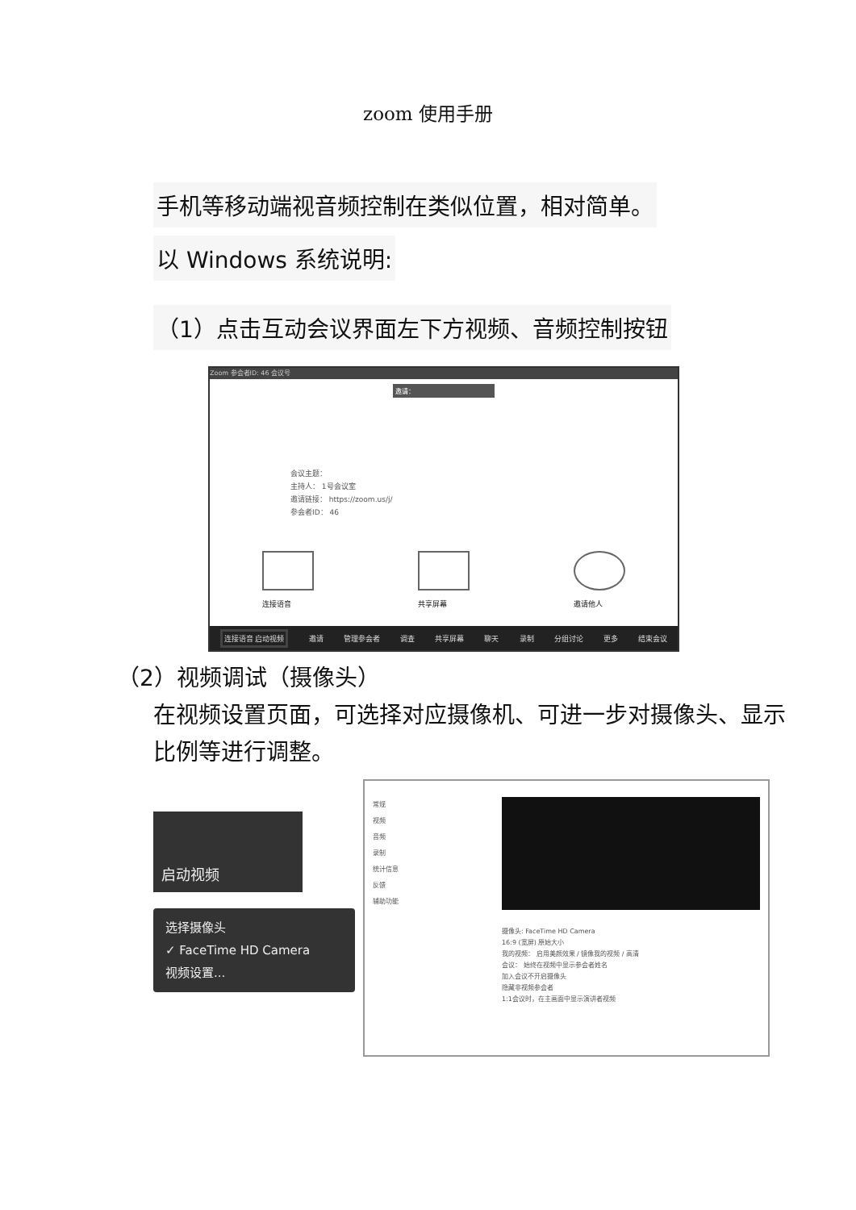zoom 使用手册
手机等移动端视音频控制在类似位置，相对简单。
以 Windows 系统说明:
（1）点击互动会议界面左下方视频、音频控制按钮
Zoom 参会者ID: 46 会议号
邀请：
会议主题：
主持人： 1号会议室
邀请链接： https://zoom.us/j/
参会者ID： 46
连接语音 共享屏幕 邀请他人
连接语音 启动视频 邀请 管理参会者 调查 共享屏幕 聊天 录制 分组讨论 更多 结束会议
（2）视频调试（摄像头）
在视频设置页面，可选择对应摄像机、可进一步对摄像头、显示比例等进行调整。
启动视频
选择摄像头
✓ FaceTime HD Camera
视频设置...
常规
视频
音频
录制
统计信息
反馈
辅助功能
摄像头: FaceTime HD Camera
16:9 (宽屏) 原始大小
我的视频： 启用美颜效果 / 镜像我的视频 / 高清
会议： 始终在视频中显示参会者姓名
加入会议不开启摄像头
隐藏非视频参会者
1:1会议时，在主画面中显示演讲者视频